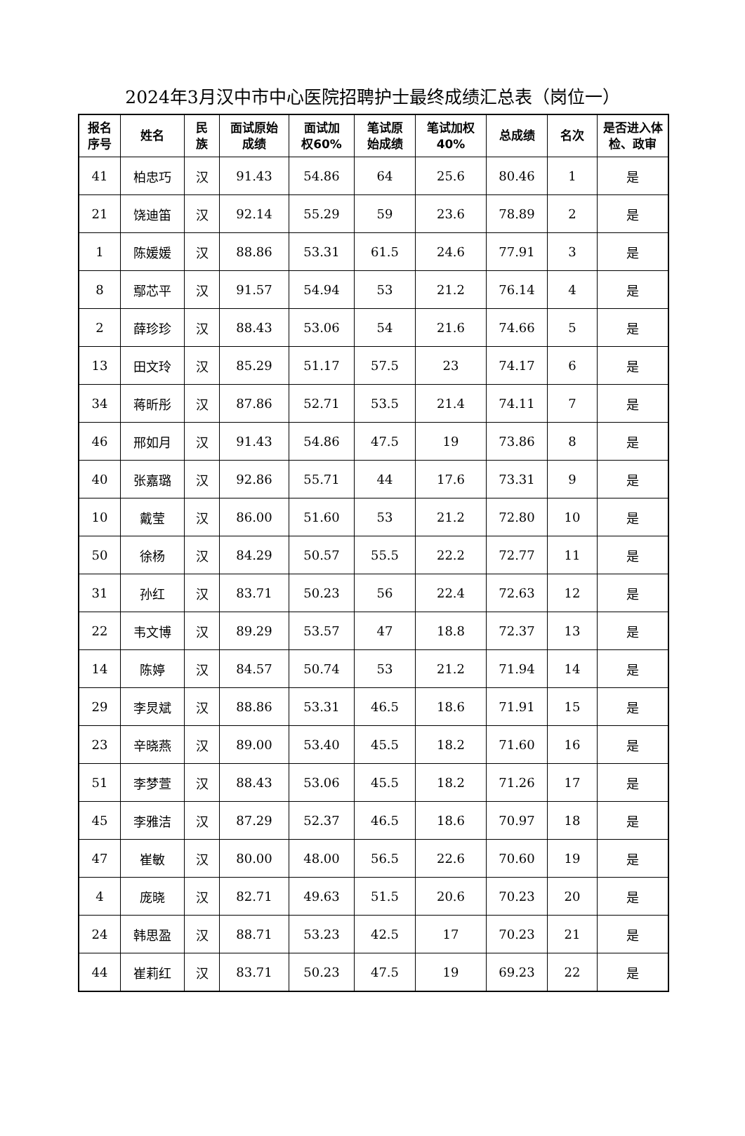2024年3月汉中市中心医院招聘护士最终成绩汇总表（岗位一）
| 报名 序号 | 姓名 | 民 族 | 面试原始 成绩 | 面试加 权60% | 笔试原 始成绩 | 笔试加权 40% | 总成绩 | 名次 | 是否进入体 检、政审 |
| --- | --- | --- | --- | --- | --- | --- | --- | --- | --- |
| 41 | 柏忠巧 | 汉 | 91.43 | 54.86 | 64 | 25.6 | 80.46 | 1 | 是 |
| 21 | 饶迪笛 | 汉 | 92.14 | 55.29 | 59 | 23.6 | 78.89 | 2 | 是 |
| 1 | 陈媛媛 | 汉 | 88.86 | 53.31 | 61.5 | 24.6 | 77.91 | 3 | 是 |
| 8 | 鄢芯平 | 汉 | 91.57 | 54.94 | 53 | 21.2 | 76.14 | 4 | 是 |
| 2 | 薛珍珍 | 汉 | 88.43 | 53.06 | 54 | 21.6 | 74.66 | 5 | 是 |
| 13 | 田文玲 | 汉 | 85.29 | 51.17 | 57.5 | 23 | 74.17 | 6 | 是 |
| 34 | 蒋昕彤 | 汉 | 87.86 | 52.71 | 53.5 | 21.4 | 74.11 | 7 | 是 |
| 46 | 邢如月 | 汉 | 91.43 | 54.86 | 47.5 | 19 | 73.86 | 8 | 是 |
| 40 | 张嘉璐 | 汉 | 92.86 | 55.71 | 44 | 17.6 | 73.31 | 9 | 是 |
| 10 | 戴莹 | 汉 | 86.00 | 51.60 | 53 | 21.2 | 72.80 | 10 | 是 |
| 50 | 徐杨 | 汉 | 84.29 | 50.57 | 55.5 | 22.2 | 72.77 | 11 | 是 |
| 31 | 孙红 | 汉 | 83.71 | 50.23 | 56 | 22.4 | 72.63 | 12 | 是 |
| 22 | 韦文博 | 汉 | 89.29 | 53.57 | 47 | 18.8 | 72.37 | 13 | 是 |
| 14 | 陈婷 | 汉 | 84.57 | 50.74 | 53 | 21.2 | 71.94 | 14 | 是 |
| 29 | 李炅斌 | 汉 | 88.86 | 53.31 | 46.5 | 18.6 | 71.91 | 15 | 是 |
| 23 | 辛晓燕 | 汉 | 89.00 | 53.40 | 45.5 | 18.2 | 71.60 | 16 | 是 |
| 51 | 李梦萱 | 汉 | 88.43 | 53.06 | 45.5 | 18.2 | 71.26 | 17 | 是 |
| 45 | 李雅洁 | 汉 | 87.29 | 52.37 | 46.5 | 18.6 | 70.97 | 18 | 是 |
| 47 | 崔敏 | 汉 | 80.00 | 48.00 | 56.5 | 22.6 | 70.60 | 19 | 是 |
| 4 | 庞晓 | 汉 | 82.71 | 49.63 | 51.5 | 20.6 | 70.23 | 20 | 是 |
| 24 | 韩思盈 | 汉 | 88.71 | 53.23 | 42.5 | 17 | 70.23 | 21 | 是 |
| 44 | 崔莉红 | 汉 | 83.71 | 50.23 | 47.5 | 19 | 69.23 | 22 | 是 |